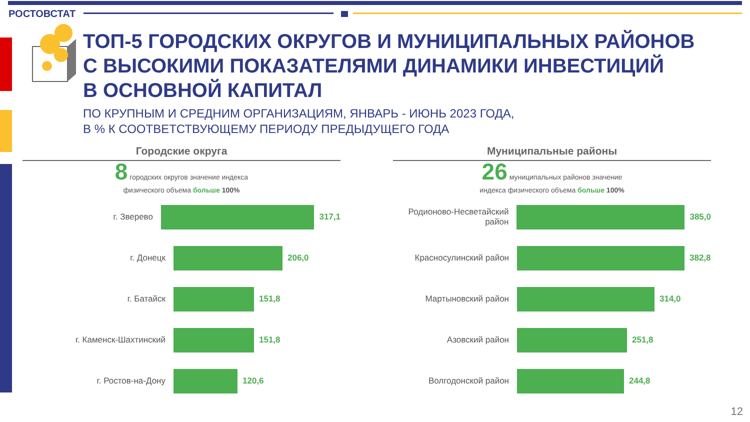РОСТОВСТАТ
ТОП-5 ГОРОДСКИХ ОКРУГОВ И МУНИЦИПАЛЬНЫХ РАЙОНОВ
С ВЫСОКИМИ ПОКАЗАТЕЛЯМИ ДИНАМИКИ ИНВЕСТИЦИЙ
В ОСНОВНОЙ КАПИТАЛ
ПО КРУПНЫМ И СРЕДНИМ ОРГАНИЗАЦИЯМ, ЯНВАРЬ - ИЮНЬ 2023 ГОДА,
В % К СООТВЕТСТВУЮЩЕМУ ПЕРИОДУ ПРЕДЫДУЩЕГО ГОДА
Городские округа
8 городских округов значение индекса
физического объема больше 100%
г. Зверево 317,1
г. Донецк 206,0
г. Батайск 151,8
г. Каменск-Шахтинский 151,8
г. Ростов-на-Дону 120,6
Муниципальные районы
26 муниципальных районов значение
индекса физического объема больше 100%
Родионово-Несветайский район
385,0
Красносулинский район 382,8
Мартыновский район 314,0
Азовский район 251,8
Волгодонской район 244,8
12